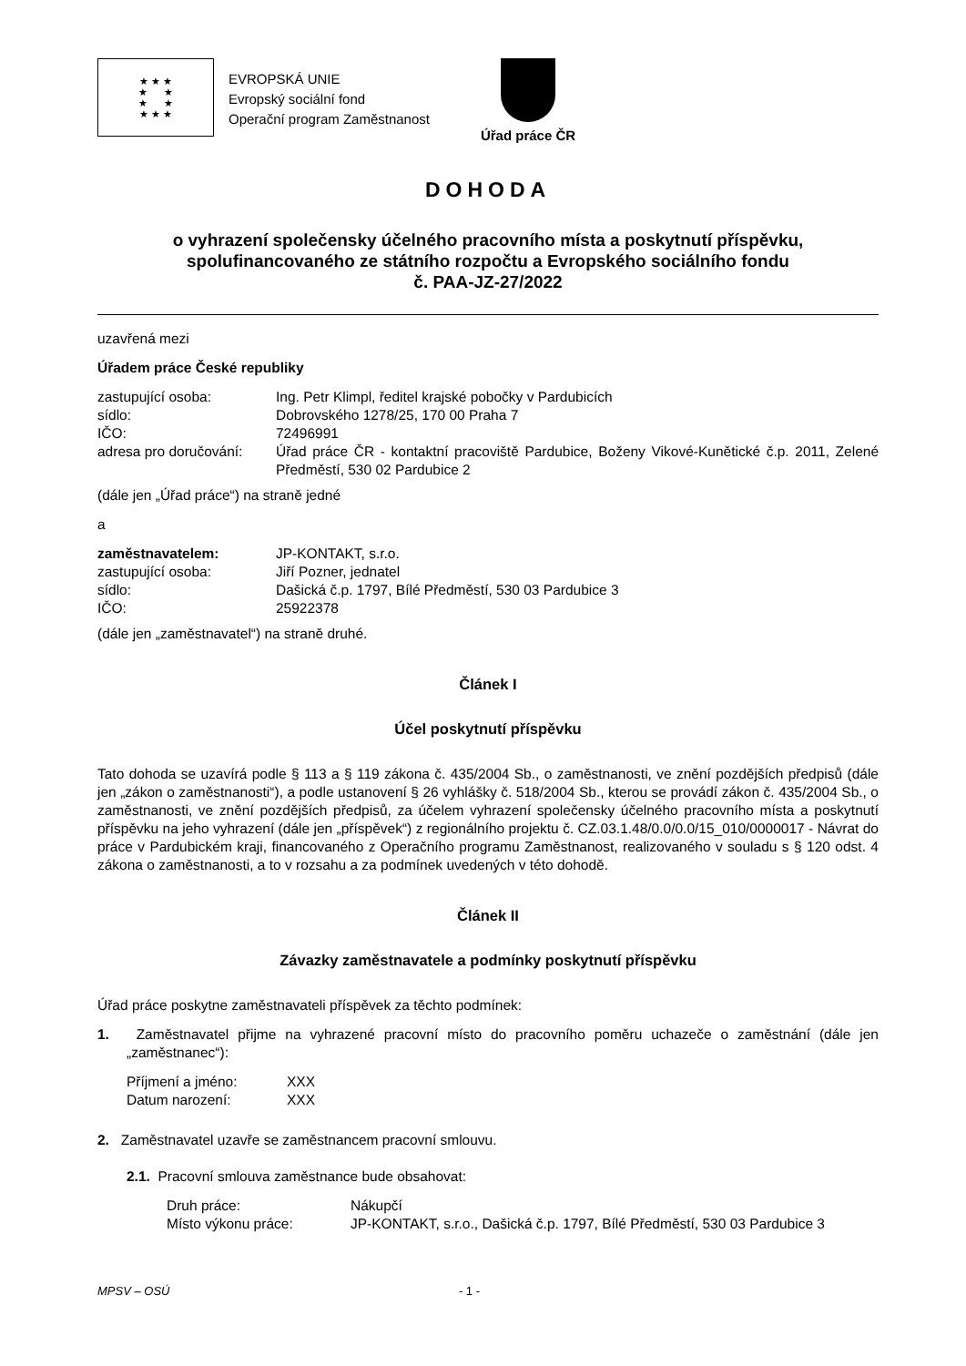★ ★ ★
★ ★
★ ★
★ ★ ★
EVROPSKÁ UNIE
Evropský sociální fond
Operační program Zaměstnanost
Úřad práce ČR
DOHODA
o vyhrazení společensky účelného pracovního místa a poskytnutí příspěvku,
spolufinancovaného ze státního rozpočtu a Evropského sociálního fondu
č. PAA-JZ-27/2022
uzavřená mezi
Úřadem práce České republiky
| zastupující osoba: | Ing. Petr Klimpl, ředitel krajské pobočky v Pardubicích |
| sídlo: | Dobrovského 1278/25, 170 00 Praha 7 |
| IČO: | 72496991 |
| adresa pro doručování: | Úřad práce ČR - kontaktní pracoviště Pardubice, Boženy Vikové-Kunětické č.p. 2011, Zelené Předměstí, 530 02 Pardubice 2 |
(dále jen „Úřad práce“) na straně jedné
a
| zaměstnavatelem: | JP-KONTAKT, s.r.o. |
| zastupující osoba: | Jiří Pozner, jednatel |
| sídlo: | Dašická č.p. 1797, Bílé Předměstí, 530 03 Pardubice 3 |
| IČO: | 25922378 |
(dále jen „zaměstnavatel“) na straně druhé.
Článek I
Účel poskytnutí příspěvku
Tato dohoda se uzavírá podle § 113 a § 119 zákona č. 435/2004 Sb., o zaměstnanosti, ve znění pozdějších předpisů (dále jen „zákon o zaměstnanosti“), a podle ustanovení § 26 vyhlášky č. 518/2004 Sb., kterou se provádí zákon č. 435/2004 Sb., o zaměstnanosti, ve znění pozdějších předpisů, za účelem vyhrazení společensky účelného pracovního místa a poskytnutí příspěvku na jeho vyhrazení (dále jen „příspěvek“) z regionálního projektu č. CZ.03.1.48/0.0/0.0/15_010/0000017 - Návrat do práce v Pardubickém kraji, financovaného z Operačního programu Zaměstnanost, realizovaného v souladu s § 120 odst. 4 zákona o zaměstnanosti, a to v rozsahu a za podmínek uvedených v této dohodě.
Článek II
Závazky zaměstnavatele a podmínky poskytnutí příspěvku
Úřad práce poskytne zaměstnavateli příspěvek za těchto podmínek:
1. Zaměstnavatel přijme na vyhrazené pracovní místo do pracovního poměru uchazeče o zaměstnání (dále jen „zaměstnanec“):
| Příjmení a jméno: | XXX |
| Datum narození: | XXX |
2. Zaměstnavatel uzavře se zaměstnancem pracovní smlouvu.
2.1. Pracovní smlouva zaměstnance bude obsahovat:
| Druh práce: | Nákupčí |
| Místo výkonu práce: | JP-KONTAKT, s.r.o., Dašická č.p. 1797, Bílé Předměstí, 530 03 Pardubice 3 |
MPSV – OSÚ - 1 -